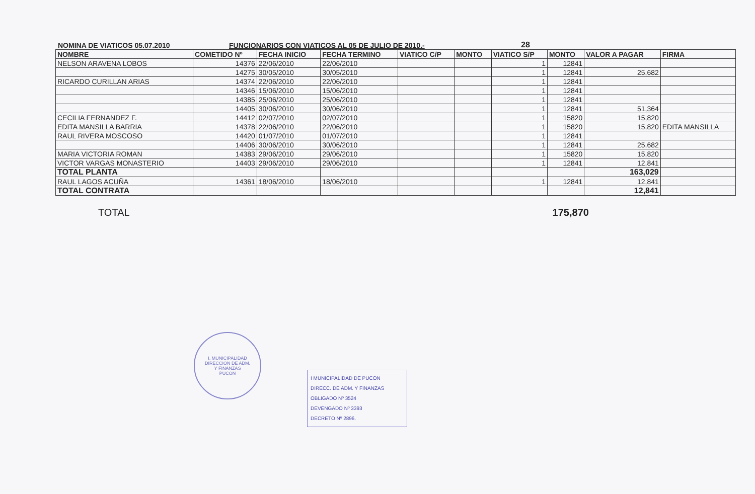NOMINA DE VIATICOS 05.07.2010
FUNCIONARIOS CON VIATICOS AL 05 DE JULIO DE 2010.-
28
| NOMBRE | COMETIDO Nº | FECHA INICIO | FECHA TERMINO | VIATICO C/P | MONTO | VIATICO S/P | MONTO | VALOR A PAGAR | FIRMA |
| --- | --- | --- | --- | --- | --- | --- | --- | --- | --- |
| NELSON ARAVENA LOBOS | 14376 | 22/06/2010 | 22/06/2010 | | | 1 | 12841 | | |
| | 14275 | 30/05/2010 | 30/05/2010 | | | 1 | 12841 | 25,682 | |
| RICARDO CURILLAN ARIAS | 14374 | 22/06/2010 | 22/06/2010 | | | 1 | 12841 | | |
| | 14346 | 15/06/2010 | 15/06/2010 | | | 1 | 12841 | | |
| | 14385 | 25/06/2010 | 25/06/2010 | | | 1 | 12841 | | |
| | 14405 | 30/06/2010 | 30/06/2010 | | | 1 | 12841 | 51,364 | |
| CECILIA FERNANDEZ F. | 14412 | 02/07/2010 | 02/07/2010 | | | 1 | 15820 | 15,820 | |
| EDITA MANSILLA BARRIA | 14378 | 22/06/2010 | 22/06/2010 | | | 1 | 15820 | 15,820 | EDITA MANSILLA |
| RAUL RIVERA MOSCOSO | 14420 | 01/07/2010 | 01/07/2010 | | | 1 | 12841 | | |
| | 14406 | 30/06/2010 | 30/06/2010 | | | 1 | 12841 | 25,682 | |
| MARIA VICTORIA ROMAN | 14383 | 29/06/2010 | 29/06/2010 | | | 1 | 15820 | 15,820 | |
| VICTOR VARGAS MONASTERIO | 14403 | 29/06/2010 | 29/06/2010 | | | 1 | 12841 | 12,841 | |
| TOTAL PLANTA | | | | | | | | 163,029 | |
| RAUL LAGOS ACUÑA | 14361 | 18/06/2010 | 18/06/2010 | | | 1 | 12841 | 12,841 | |
| TOTAL CONTRATA | | | | | | | | 12,841 | |
TOTAL 175,870
I. MUNICIPALIDAD
DIRECCION DE ADM.
Y FINANZAS
PUCON
I MUNICIPALIDAD DE PUCON
DIRECC. DE ADM. Y FINANZAS
OBLIGADO Nº 3524
DEVENGADO Nº 3393
DECRETO Nº 2896.